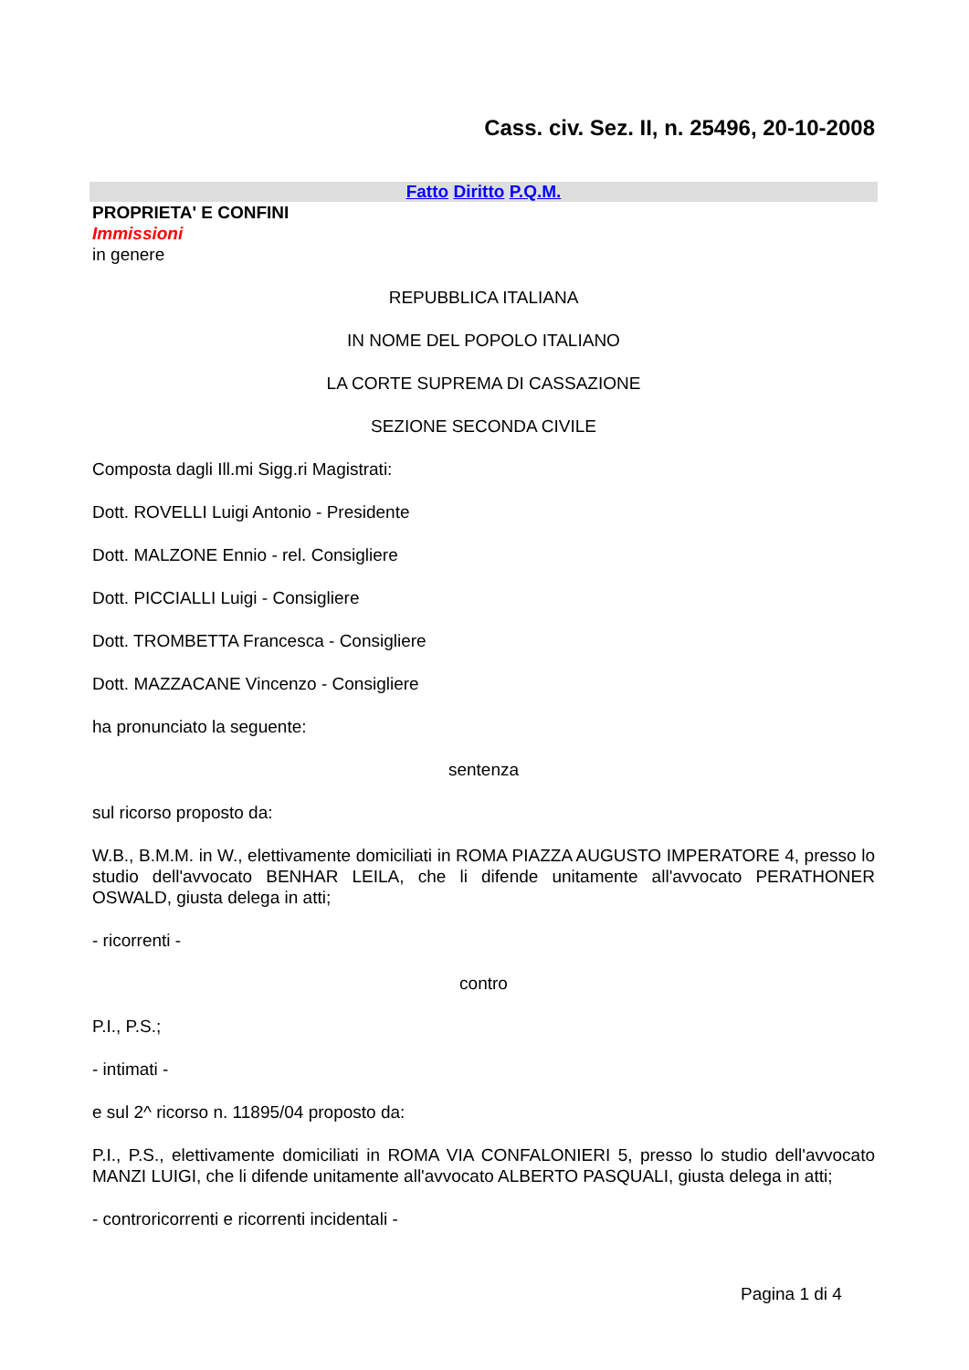Cass. civ. Sez. II, n. 25496, 20-10-2008
Fatto Diritto P.Q.M.
PROPRIETA' E CONFINI
Immissioni
in genere
REPUBBLICA ITALIANA
IN NOME DEL POPOLO ITALIANO
LA CORTE SUPREMA DI CASSAZIONE
SEZIONE SECONDA CIVILE
Composta dagli Ill.mi Sigg.ri Magistrati:
Dott. ROVELLI Luigi Antonio - Presidente
Dott. MALZONE Ennio - rel. Consigliere
Dott. PICCIALLI Luigi - Consigliere
Dott. TROMBETTA Francesca - Consigliere
Dott. MAZZACANE Vincenzo - Consigliere
ha pronunciato la seguente:
sentenza
sul ricorso proposto da:
W.B., B.M.M. in W., elettivamente domiciliati in ROMA PIAZZA AUGUSTO IMPERATORE 4, presso lo studio dell'avvocato BENHAR LEILA, che li difende unitamente all'avvocato PERATHONER OSWALD, giusta delega in atti;
- ricorrenti -
contro
P.I., P.S.;
- intimati -
e sul 2^ ricorso n. 11895/04 proposto da:
P.I., P.S., elettivamente domiciliati in ROMA VIA CONFALONIERI 5, presso lo studio dell'avvocato MANZI LUIGI, che li difende unitamente all'avvocato ALBERTO PASQUALI, giusta delega in atti;
- controricorrenti e ricorrenti incidentali -
Pagina 1 di 4